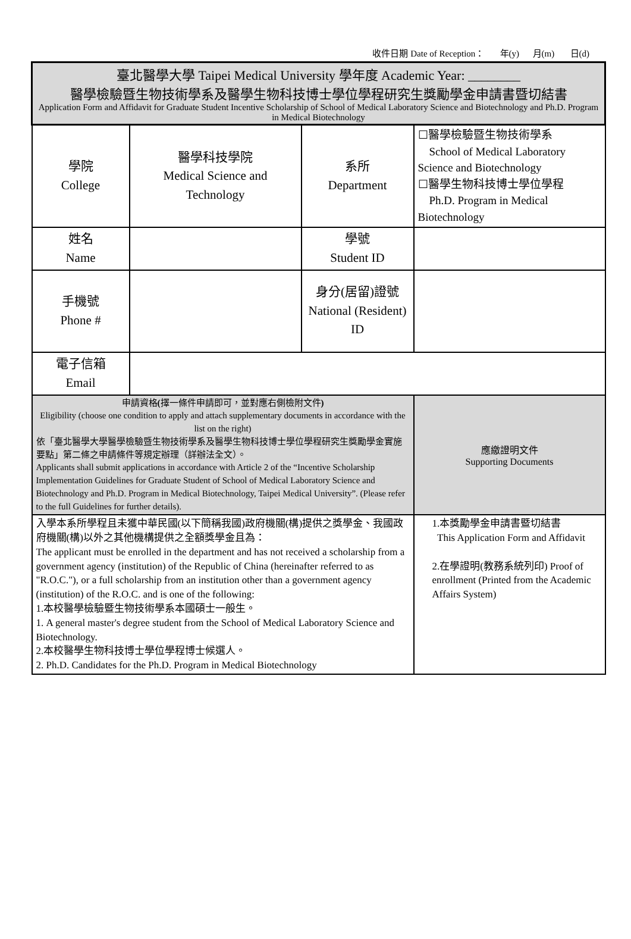收件日期 Date of Reception： 年(y) 月(m) 日(d)
| 臺北醫學大學 Taipei Medical University 學年度 Academic Year: ________ 醫學檢驗暨生物技術學系及醫學生物科技博士學位學程研究生獎勵學金申請書暨切結書 Application Form and Affidavit for Graduate Student Incentive Scholarship of School of Medical Laboratory Science and Biotechnology and Ph.D. Program in Medical Biotechnology | | | |
| 學院 College | 醫學科技學院 Medical Science and Technology | 系所 Department | ☐醫學檢驗暨生物技術學系 School of Medical Laboratory Science and Biotechnology ☐醫學生物科技博士學位學程 Ph.D. Program in Medical Biotechnology |
| 姓名 Name | | 學號 Student ID | |
| 手機號 Phone # | | 身分(居留)證號 National (Resident) ID | |
| 電子信箱 Email | | | |
| 申請資格 ( 擇一條件申請即可，並對應右側檢附文件 ) Eligibility (choose one condition to apply and attach supplementary documents in accordance with the list on the right) 依「臺北醫學大學醫學檢驗暨生物技術學系及醫學生物科技博士學位學程研究生獎勵學金實施要點」第二條之申請條件等規定辦理（詳辦法全文）。 Applicants shall submit applications in accordance with Article 2 of the “Incentive Scholarship Implementation Guidelines for Graduate Student of School of Medical Laboratory Science and Biotechnology and Ph.D. Program in Medical Biotechnology, Taipei Medical University”. (Please refer to the full Guidelines for further details). | | | 應繳證明文件 Supporting Documents |
| 入學本系所學程且未獲中華民國(以下簡稱我國)政府機關(構)提供之獎學金、我國政府機關(構)以外之其他機構提供之全額獎學金且為： The applicant must be enrolled in the department and has not received a scholarship from a government agency (institution) of the Republic of China (hereinafter referred to as "R.O.C."), or a full scholarship from an institution other than a government agency (institution) of the R.O.C. and is one of the following: 1.本校醫學檢驗暨生物技術學系本國碩士一般生。 1. A general master's degree student from the School of Medical Laboratory Science and Biotechnology. 2.本校醫學生物科技博士學位學程博士候選人。 2. Ph.D. Candidates for the Ph.D. Program in Medical Biotechnology | | | 1.本獎勵學金申請書暨切結書 This Application Form and Affidavit 2.在學證明(教務系統列印) Proof of enrollment (Printed from the Academic Affairs System) |